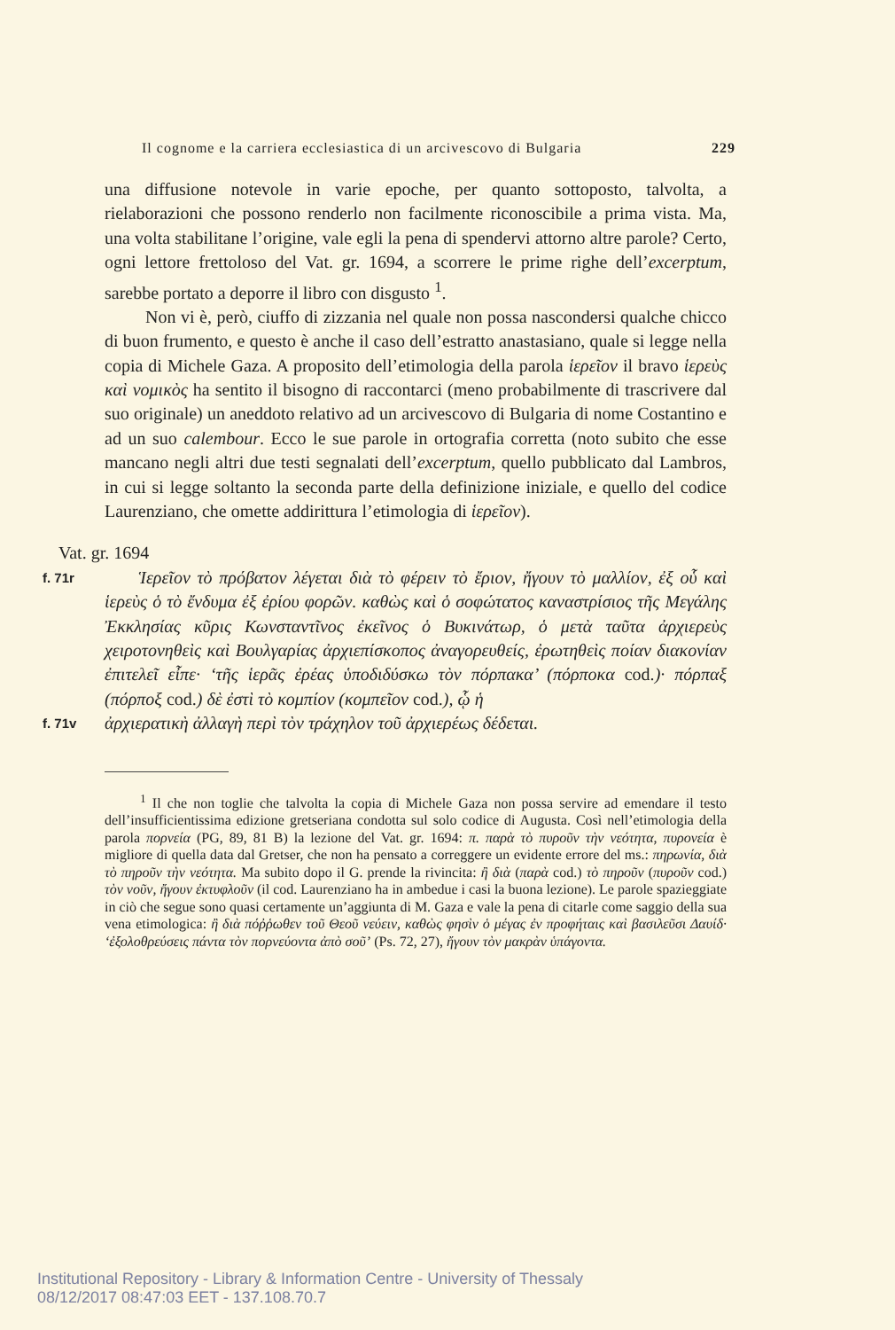Il cognome e la carriera ecclesiastica di un arcivescovo di Bulgaria 229
una diffusione notevole in varie epoche, per quanto sottoposto, talvolta, a rielaborazioni che possono renderlo non facilmente riconoscibile a prima vista. Ma, una volta stabilitane l’origine, vale egli la pena di spendervi attorno altre parole? Certo, ogni lettore frettoloso del Vat. gr. 1694, a scorrere le prime righe dell’excerptum, sarebbe portato a deporre il libro con disgusto <sup>1</sup>.
Non vi è, però, ciuffo di zizzania nel quale non possa nascondersi qualche chicco di buon frumento, e questo è anche il caso dell’estratto anastasiano, quale si legge nella copia di Michele Gaza. A proposito dell’etimologia della parola ἱερεῖον il bravo ἱερεὺς καὶ νομικὸς ha sentito il bisogno di raccontarci (meno probabilmente di trascrivere dal suo originale) un aneddoto relativo ad un arcivescovo di Bulgaria di nome Costantino e ad un suo calembour. Ecco le sue parole in ortografia corretta (noto subito che esse mancano negli altri due testi segnalati dell’excerptum, quello pubblicato dal Lambros, in cui si legge soltanto la seconda parte della definizione iniziale, e quello del codice Laurenziano, che omette addirittura l’etimologia di ἱερεῖον).
Vat. gr. 1694
f. 71r Ἱερεῖον τὸ πρόβατον λέγεται διὰ τὸ φέρειν τὸ ἔριον, ἤγουν τὸ μαλλίον, ἐξ οὗ καὶ ἱερεὺς ὁ τὸ ἔνδυμα ἐξ ἐρίου φορῶν. καθὼς καὶ ὁ σοφώτατος καναστρίσιος τῆς Μεγάλης Ἐκκλησίας κῦρις Κωνσταντῖνος ἐκεῖνος ὁ Βυκινάτωρ, ὁ μετὰ ταῦτα ἀρχιερεὺς χειροτονηθεὶς καὶ Βουλγαρίας ἀρχιεπίσκοπος ἀναγορευθείς, ἐρωτηθεὶς ποίαν διακονίαν ἐπιτελεῖ εἶπε· ‘τῆς ἱερᾶς ἐρέας ὑποδιδύσκω τὸν πόρπακα’ (πόρποκα cod.)· πόρπαξ (πόρποξ cod.) δὲ ἐστὶ τὸ κομπίον (κομπεῖον cod.), ᾧ ἡ
f. 71v ἀρχιερατικὴ ἀλλαγὴ περὶ τὸν τράχηλον τοῦ ἀρχιερέως δέδεται.
<sup>1</sup> Il che non toglie che talvolta la copia di Michele Gaza non possa servire ad emendare il testo dell’insufficientissima edizione gretseriana condotta sul solo codice di Augusta. Così nell’etimologia della parola πορνεία (PG, 89, 81 B) la lezione del Vat. gr. 1694: π. παρὰ τὸ πυροῦν τὴν νεότητα, πυρονεία è migliore di quella data dal Gretser, che non ha pensato a correggere un evidente errore del ms.: πηρωνία, διὰ τὸ πηροῦν τὴν νεότητα. Ma subito dopo il G. prende la rivincita: ἢ διὰ (παρὰ cod.) τὸ πηροῦν (πυροῦν cod.) τὸν νοῦν, ἤγουν ἐκτυφλοῦν (il cod. Laurenziano ha in ambedue i casi la buona lezione). Le parole spazieggiate in ciò che segue sono quasi certamente un’aggiunta di M. Gaza e vale la pena di citarle come saggio della sua vena etimologica: ἢ διὰ πόῤῥωθεν τοῦ Θεοῦ νεύειν, καθὼς φησὶν ὁ μέγας ἐν προφήταις καὶ βασιλεῦσι Δαυίδ· ‘ἐξολοθρεύσεις πάντα τὸν πορνεύοντα ἀπὸ σοῦ’ (Ps. 72, 27), ἤγουν τὸν μακρὰν ὑπάγοντα.
Institutional Repository - Library & Information Centre - University of Thessaly
08/12/2017 08:47:03 EET - 137.108.70.7